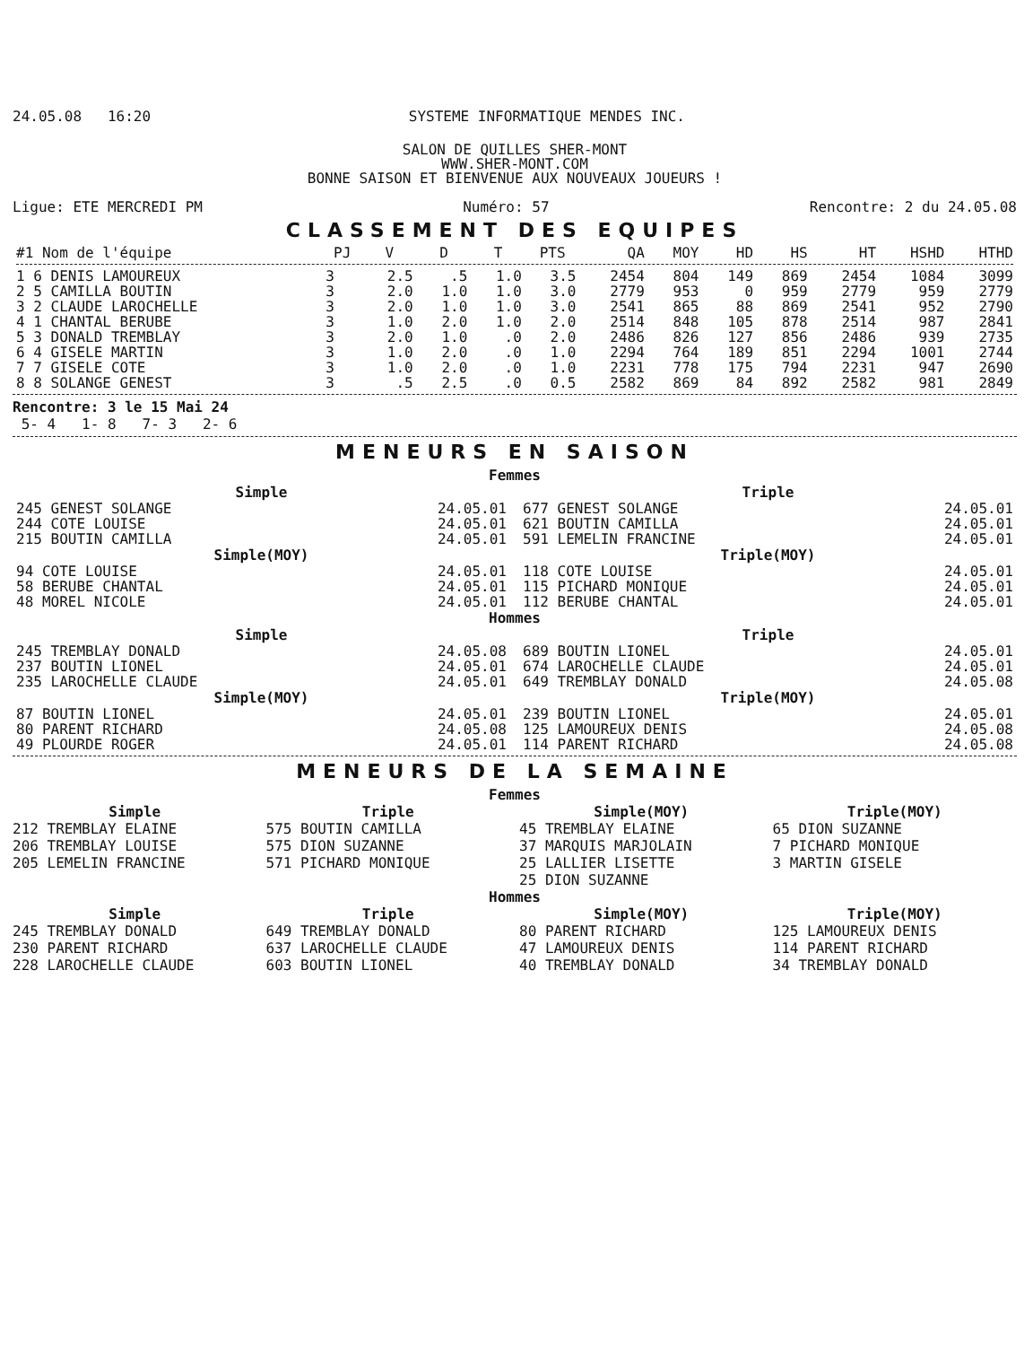24.05.08 16:20 SYSTEME INFORMATIQUE MENDES INC.
SALON DE QUILLES SHER-MONT
WWW.SHER-MONT.COM
BONNE SAISON ET BIENVENUE AUX NOUVEAUX JOUEURS !
Ligue: ETE MERCREDI PM Numéro: 57 Rencontre: 2 du 24.05.08
CLASSEMENT DES EQUIPES
| #1 Nom de l'équipe | PJ | V | D | T | PTS | QA | MOY | HD | HS | HT | HSHD | HTHD |
| --- | --- | --- | --- | --- | --- | --- | --- | --- | --- | --- | --- | --- |
| 1 6 DENIS LAMOUREUX | 3 | 2.5 | .5 | 1.0 | 3.5 | 2454 | 804 | 149 | 869 | 2454 | 1084 | 3099 |
| 2 5 CAMILLA BOUTIN | 3 | 2.0 | 1.0 | 1.0 | 3.0 | 2779 | 953 | 0 | 959 | 2779 | 959 | 2779 |
| 3 2 CLAUDE LAROCHELLE | 3 | 2.0 | 1.0 | 1.0 | 3.0 | 2541 | 865 | 88 | 869 | 2541 | 952 | 2790 |
| 4 1 CHANTAL BERUBE | 3 | 1.0 | 2.0 | 1.0 | 2.0 | 2514 | 848 | 105 | 878 | 2514 | 987 | 2841 |
| 5 3 DONALD TREMBLAY | 3 | 2.0 | 1.0 | .0 | 2.0 | 2486 | 826 | 127 | 856 | 2486 | 939 | 2735 |
| 6 4 GISELE MARTIN | 3 | 1.0 | 2.0 | .0 | 1.0 | 2294 | 764 | 189 | 851 | 2294 | 1001 | 2744 |
| 7 7 GISELE COTE | 3 | 1.0 | 2.0 | .0 | 1.0 | 2231 | 778 | 175 | 794 | 2231 | 947 | 2690 |
| 8 8 SOLANGE GENEST | 3 | .5 | 2.5 | .0 | 0.5 | 2582 | 869 | 84 | 892 | 2582 | 981 | 2849 |
Rencontre: 3 le 15 Mai 24
5- 4 1- 8 7- 3 2- 6
MENEURS EN SAISON
Femmes
Simple
| 245 GENEST SOLANGE | 24.05.01 |
| 244 COTE LOUISE | 24.05.01 |
| 215 BOUTIN CAMILLA | 24.05.01 |
Simple(MOY)
| 94 COTE LOUISE | 24.05.01 |
| 58 BERUBE CHANTAL | 24.05.01 |
| 48 MOREL NICOLE | 24.05.01 |
Triple
| 677 GENEST SOLANGE | 24.05.01 |
| 621 BOUTIN CAMILLA | 24.05.01 |
| 591 LEMELIN FRANCINE | 24.05.01 |
Triple(MOY)
| 118 COTE LOUISE | 24.05.01 |
| 115 PICHARD MONIQUE | 24.05.01 |
| 112 BERUBE CHANTAL | 24.05.01 |
Hommes
Simple
| 245 TREMBLAY DONALD | 24.05.08 |
| 237 BOUTIN LIONEL | 24.05.01 |
| 235 LAROCHELLE CLAUDE | 24.05.01 |
Simple(MOY)
| 87 BOUTIN LIONEL | 24.05.01 |
| 80 PARENT RICHARD | 24.05.08 |
| 49 PLOURDE ROGER | 24.05.01 |
Triple
| 689 BOUTIN LIONEL | 24.05.01 |
| 674 LAROCHELLE CLAUDE | 24.05.01 |
| 649 TREMBLAY DONALD | 24.05.08 |
Triple(MOY)
| 239 BOUTIN LIONEL | 24.05.01 |
| 125 LAMOUREUX DENIS | 24.05.08 |
| 114 PARENT RICHARD | 24.05.08 |
MENEURS DE LA SEMAINE
Femmes
Simple
212 TREMBLAY ELAINE
206 TREMBLAY LOUISE
205 LEMELIN FRANCINE
Triple
575 BOUTIN CAMILLA
575 DION SUZANNE
571 PICHARD MONIQUE
Simple(MOY)
45 TREMBLAY ELAINE
37 MARQUIS MARJOLAIN
25 LALLIER LISETTE
25 DION SUZANNE
Triple(MOY)
65 DION SUZANNE
7 PICHARD MONIQUE
3 MARTIN GISELE
Hommes
Simple
245 TREMBLAY DONALD
230 PARENT RICHARD
228 LAROCHELLE CLAUDE
Triple
649 TREMBLAY DONALD
637 LAROCHELLE CLAUDE
603 BOUTIN LIONEL
Simple(MOY)
80 PARENT RICHARD
47 LAMOUREUX DENIS
40 TREMBLAY DONALD
Triple(MOY)
125 LAMOUREUX DENIS
114 PARENT RICHARD
34 TREMBLAY DONALD